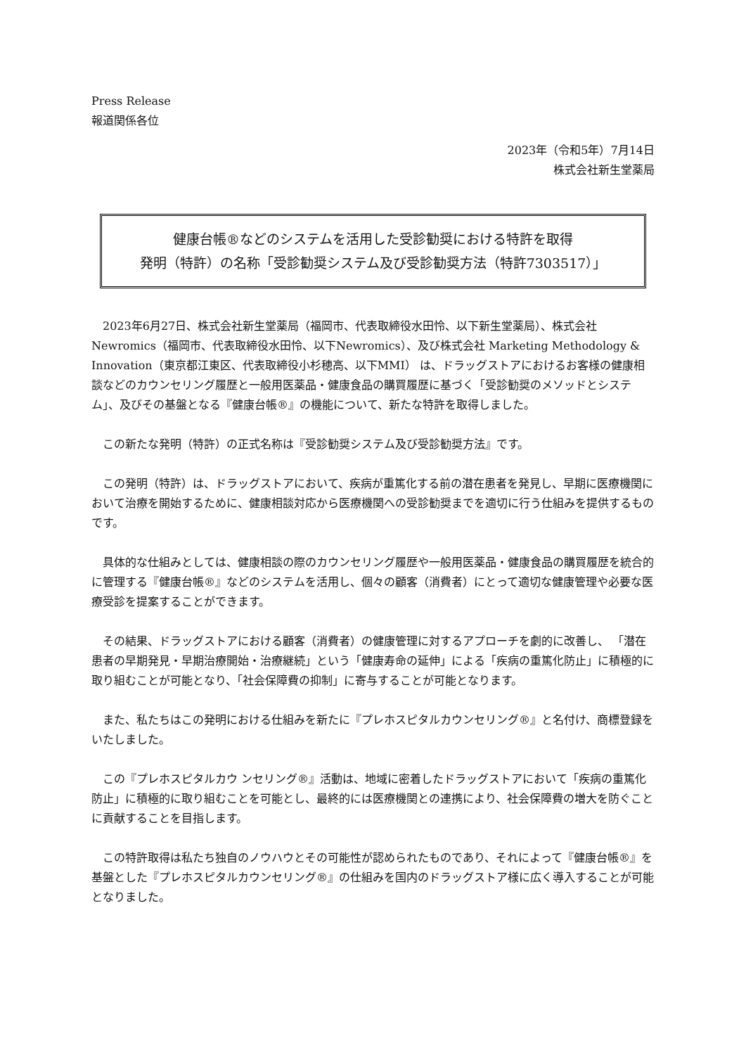Press Release
報道関係各位
2023年（令和5年）7月14日
株式会社新生堂薬局
健康台帳®などのシステムを活用した受診勧奨における特許を取得
発明（特許）の名称「受診勧奨システム及び受診勧奨方法（特許7303517）」
2023年6月27日、株式会社新生堂薬局（福岡市、代表取締役水田怜、以下新生堂薬局）、株式会社Newromics（福岡市、代表取締役水田怜、以下Newromics）、及び株式会社 Marketing Methodology & Innovation（東京都江東区、代表取締役小杉穂高、以下MMI） は、ドラッグストアにおけるお客様の健康相談などのカウンセリング履歴と一般用医薬品・健康食品の購買履歴に基づく「受診勧奨のメソッドとシステム」、及びその基盤となる『健康台帳®』の機能について、新たな特許を取得しました。
この新たな発明（特許）の正式名称は『受診勧奨システム及び受診勧奨方法』です。
この発明（特許）は、ドラッグストアにおいて、疾病が重篤化する前の潜在患者を発見し、早期に医療機関において治療を開始するために、健康相談対応から医療機関への受診勧奨までを適切に行う仕組みを提供するものです。
具体的な仕組みとしては、健康相談の際のカウンセリング履歴や一般用医薬品・健康食品の購買履歴を統合的に管理する『健康台帳®』などのシステムを活用し、個々の顧客（消費者）にとって適切な健康管理や必要な医療受診を提案することができます。
その結果、ドラッグストアにおける顧客（消費者）の健康管理に対するアプローチを劇的に改善し、 「潜在患者の早期発見・早期治療開始・治療継続」という「健康寿命の延伸」による「疾病の重篤化防止」に積極的に取り組むことが可能となり、「社会保障費の抑制」に寄与することが可能となります。
また、私たちはこの発明における仕組みを新たに『プレホスピタルカウンセリング®』と名付け、商標登録をいたしました。
この『プレホスピタルカウ ンセリング®』活動は、地域に密着したドラッグストアにおいて「疾病の重篤化防止」に積極的に取り組むことを可能とし、最終的には医療機関との連携により、社会保障費の増大を防ぐことに貢献することを目指します。
この特許取得は私たち独自のノウハウとその可能性が認められたものであり、それによって『健康台帳®』を基盤とした『プレホスピタルカウンセリング®』の仕組みを国内のドラッグストア様に広く導入することが可能となりました。